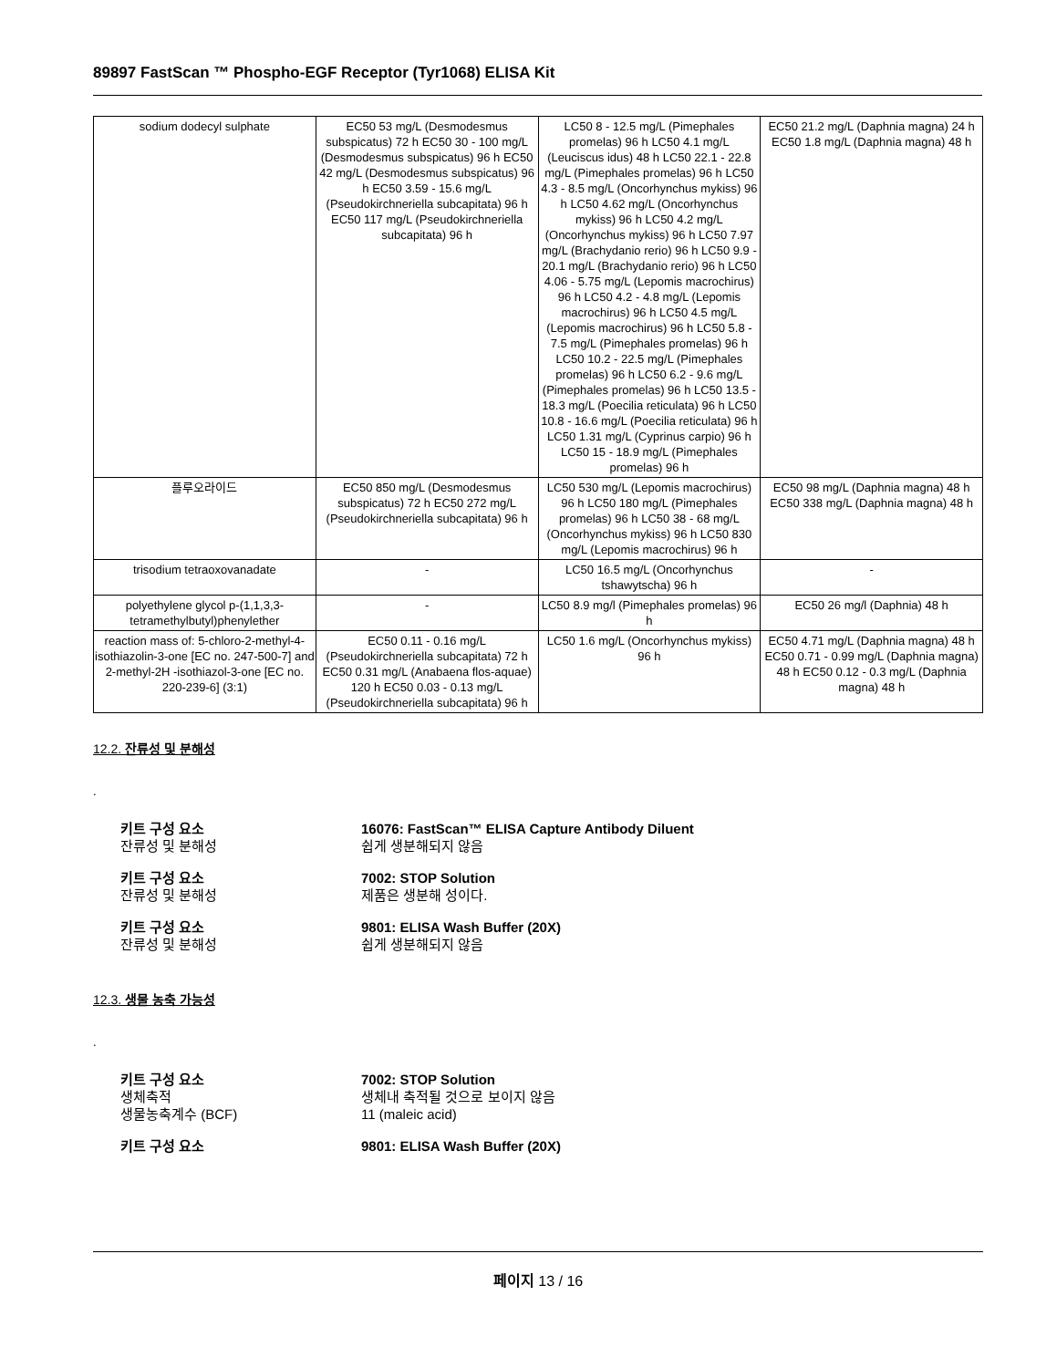89897 FastScan ™ Phospho-EGF Receptor (Tyr1068) ELISA Kit
| sodium dodecyl sulphate | EC50 53 mg/L (Desmodesmus subspicatus) 72 h EC50 30 - 100 mg/L (Desmodesmus subspicatus) 96 h EC50 42 mg/L (Desmodesmus subspicatus) 96 h EC50 3.59 - 15.6 mg/L (Pseudokirchneriella subcapitata) 96 h EC50 117 mg/L (Pseudokirchneriella subcapitata) 96 h | LC50 8 - 12.5 mg/L (Pimephales promelas) 96 h LC50 4.1 mg/L (Leuciscus idus) 48 h LC50 22.1 - 22.8 mg/L (Pimephales promelas) 96 h LC50 4.3 - 8.5 mg/L (Oncorhynchus mykiss) 96 h LC50 4.62 mg/L (Oncorhynchus mykiss) 96 h LC50 4.2 mg/L (Oncorhynchus mykiss) 96 h LC50 7.97 mg/L (Brachydanio rerio) 96 h LC50 9.9 - 20.1 mg/L (Brachydanio rerio) 96 h LC50 4.06 - 5.75 mg/L (Lepomis macrochirus) 96 h LC50 4.2 - 4.8 mg/L (Lepomis macrochirus) 96 h LC50 4.5 mg/L (Lepomis macrochirus) 96 h LC50 5.8 - 7.5 mg/L (Pimephales promelas) 96 h LC50 10.2 - 22.5 mg/L (Pimephales promelas) 96 h LC50 6.2 - 9.6 mg/L (Pimephales promelas) 96 h LC50 13.5 - 18.3 mg/L (Poecilia reticulata) 96 h LC50 10.8 - 16.6 mg/L (Poecilia reticulata) 96 h LC50 1.31 mg/L (Cyprinus carpio) 96 h LC50 15 - 18.9 mg/L (Pimephales promelas) 96 h | EC50 21.2 mg/L (Daphnia magna) 24 h EC50 1.8 mg/L (Daphnia magna) 48 h |
| 플루오라이드 | EC50 850 mg/L (Desmodesmus subspicatus) 72 h EC50 272 mg/L (Pseudokirchneriella subcapitata) 96 h | LC50 530 mg/L (Lepomis macrochirus) 96 h LC50 180 mg/L (Pimephales promelas) 96 h LC50 38 - 68 mg/L (Oncorhynchus mykiss) 96 h LC50 830 mg/L (Lepomis macrochirus) 96 h | EC50 98 mg/L (Daphnia magna) 48 h EC50 338 mg/L (Daphnia magna) 48 h |
| trisodium tetraoxovanadate | - | LC50 16.5 mg/L (Oncorhynchus tshawytscha) 96 h | - |
| polyethylene glycol p-(1,1,3,3-tetramethylbutyl)phenylether | - | LC50 8.9 mg/l (Pimephales promelas) 96 h | EC50 26 mg/l (Daphnia) 48 h |
| reaction mass of: 5-chloro-2-methyl-4-isothiazolin-3-one [EC no. 247-500-7] and 2-methyl-2H -isothiazol-3-one [EC no. 220-239-6] (3:1) | EC50 0.11 - 0.16 mg/L (Pseudokirchneriella subcapitata) 72 h EC50 0.31 mg/L (Anabaena flos-aquae) 120 h EC50 0.03 - 0.13 mg/L (Pseudokirchneriella subcapitata) 96 h | LC50 1.6 mg/L (Oncorhynchus mykiss) 96 h | EC50 4.71 mg/L (Daphnia magna) 48 h EC50 0.71 - 0.99 mg/L (Daphnia magna) 48 h EC50 0.12 - 0.3 mg/L (Daphnia magna) 48 h |
12.2. 잔류성 및 분해성
.
키트 구성 요소 16076: FastScan™ ELISA Capture Antibody Diluent
잔류성 및 분해성 쉽게 생분해되지 않음
키트 구성 요소 7002: STOP Solution
잔류성 및 분해성 제품은 생분해 성이다.
키트 구성 요소 9801: ELISA Wash Buffer (20X)
잔류성 및 분해성 쉽게 생분해되지 않음
12.3. 생물 농축 가능성
.
키트 구성 요소 7002: STOP Solution
생체축적 생체내 축적될 것으로 보이지 않음
생물농축계수 (BCF) 11 (maleic acid)
키트 구성 요소 9801: ELISA Wash Buffer (20X)
페이지 13 / 16